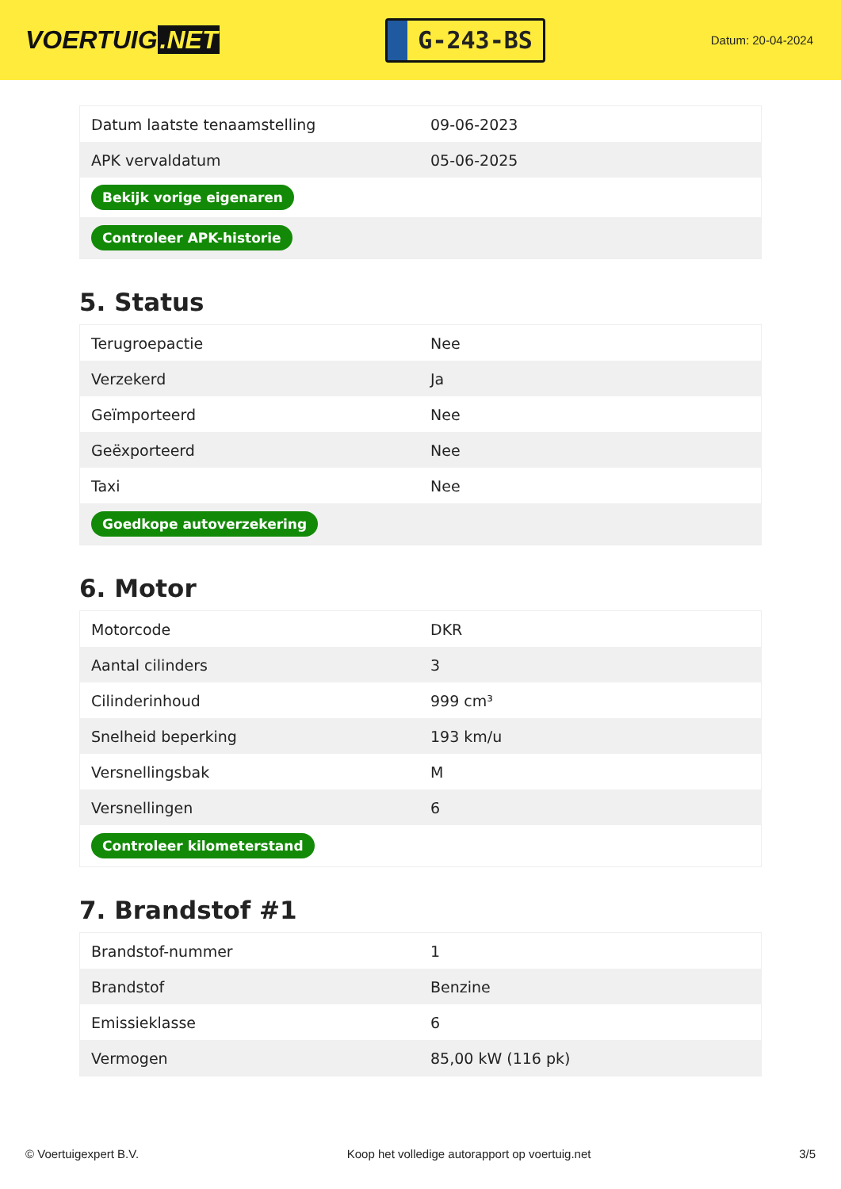VOERTUIG.NET
G-243-BS
Datum: 20-04-2024
| Datum laatste tenaamstelling | 09-06-2023 |
| APK vervaldatum | 05-06-2025 |
| Bekijk vorige eigenaren | |
| Controleer APK-historie | |
5. Status
| Terugroepactie | Nee |
| Verzekerd | Ja |
| Geïmporteerd | Nee |
| Geëxporteerd | Nee |
| Taxi | Nee |
| Goedkope autoverzekering | |
6. Motor
| Motorcode | DKR |
| Aantal cilinders | 3 |
| Cilinderinhoud | 999 cm³ |
| Snelheid beperking | 193 km/u |
| Versnellingsbak | M |
| Versnellingen | 6 |
| Controleer kilometerstand | |
7. Brandstof #1
| Brandstof-nummer | 1 |
| Brandstof | Benzine |
| Emissieklasse | 6 |
| Vermogen | 85,00 kW (116 pk) |
© Voertuigexpert B.V. Koop het volledige autorapport op voertuig.net 3/5